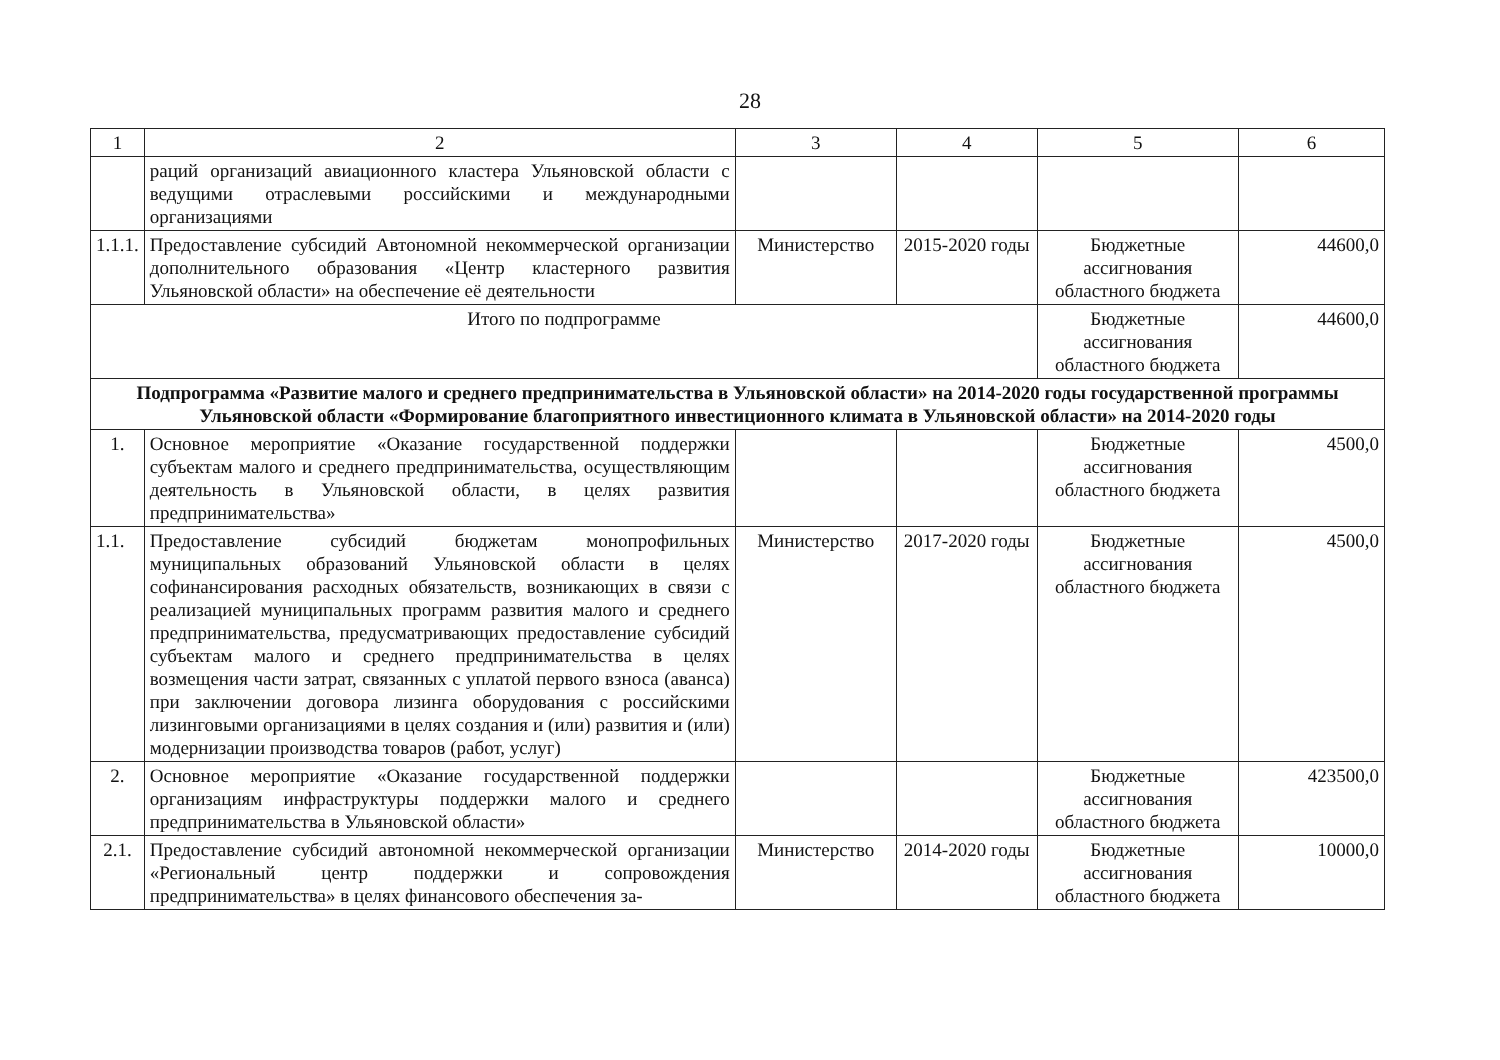28
| 1 | 2 | 3 | 4 | 5 | 6 |
| --- | --- | --- | --- | --- | --- |
| | раций организаций авиационного кластера Ульяновской области с ведущими отраслевыми российскими и международными организациями | | | | |
| 1.1.1. | Предоставление субсидий Автономной некоммерческой организации дополнительного образования «Центр кластерного развития Ульяновской области» на обеспечение её деятельности | Министерство | 2015-2020 годы | Бюджетные ассигнования областного бюджета | 44600,0 |
| Итого по подпрограмме | | | | Бюджетные ассигнования областного бюджета | 44600,0 |
| Подпрограмма «Развитие малого и среднего предпринимательства в Ульяновской области» на 2014-2020 годы государственной программы Ульяновской области «Формирование благоприятного инвестиционного климата в Ульяновской области» на 2014-2020 годы | | | | | |
| 1. | Основное мероприятие «Оказание государственной поддержки субъектам малого и среднего предпринимательства, осуществляющим деятельность в Ульяновской области, в целях развития предпринимательства» | | | Бюджетные ассигнования областного бюджета | 4500,0 |
| 1.1. | Предоставление субсидий бюджетам монопрофильных муниципальных образований Ульяновской области в целях софинансирования расходных обязательств, возникающих в связи с реализацией муниципальных программ развития малого и среднего предпринимательства, предусматривающих предоставление субсидий субъектам малого и среднего предпринимательства в целях возмещения части затрат, связанных с уплатой первого взноса (аванса) при заключении договора лизинга оборудования с российскими лизинговыми организациями в целях создания и (или) развития и (или) модернизации производства товаров (работ, услуг) | Министерство | 2017-2020 годы | Бюджетные ассигнования областного бюджета | 4500,0 |
| 2. | Основное мероприятие «Оказание государственной поддержки организациям инфраструктуры поддержки малого и среднего предпринимательства в Ульяновской области» | | | Бюджетные ассигнования областного бюджета | 423500,0 |
| 2.1. | Предоставление субсидий автономной некоммерческой организации «Региональный центр поддержки и сопровождения предпринимательства» в целях финансового обеспечения за- | Министерство | 2014-2020 годы | Бюджетные ассигнования областного бюджета | 10000,0 |